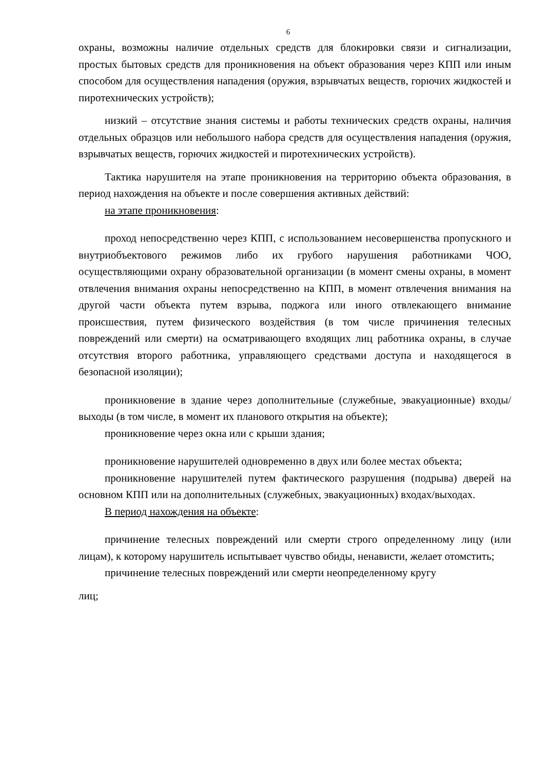6
охраны, возможны наличие отдельных средств для блокировки связи и сигнализации, простых бытовых средств для проникновения на объект образования через КПП или иным способом для осуществления нападения (оружия, взрывчатых веществ, горючих жидкостей и пиротехнических устройств);
низкий – отсутствие знания системы и работы технических средств охраны, наличия отдельных образцов или небольшого набора средств для осуществления нападения (оружия, взрывчатых веществ, горючих жидкостей и пиротехнических устройств).
Тактика нарушителя на этапе проникновения на территорию объекта образования, в период нахождения на объекте и после совершения активных действий:
на этапе проникновения:
проход непосредственно через КПП, с использованием несовершенства пропускного и внутриобъектового режимов либо их грубого нарушения работниками ЧОО, осуществляющими охрану образовательной организации (в момент смены охраны, в момент отвлечения внимания охраны непосредственно на КПП, в момент отвлечения внимания на другой части объекта путем взрыва, поджога или иного отвлекающего внимание происшествия, путем физического воздействия (в том числе причинения телесных повреждений или смерти) на осматривающего входящих лиц работника охраны, в случае отсутствия второго работника, управляющего средствами доступа и находящегося в безопасной изоляции);
проникновение в здание через дополнительные (служебные, эвакуационные) входы/выходы (в том числе, в момент их планового открытия на объекте);
проникновение через окна или с крыши здания;
проникновение нарушителей одновременно в двух или более местах объекта;
проникновение нарушителей путем фактического разрушения (подрыва) дверей на основном КПП или на дополнительных (служебных, эвакуационных) входах/выходах.
В период нахождения на объекте:
причинение телесных повреждений или смерти строго определенному лицу (или лицам), к которому нарушитель испытывает чувство обиды, ненависти, желает отомстить;
причинение телесных повреждений или смерти неопределенному кругу
лиц;